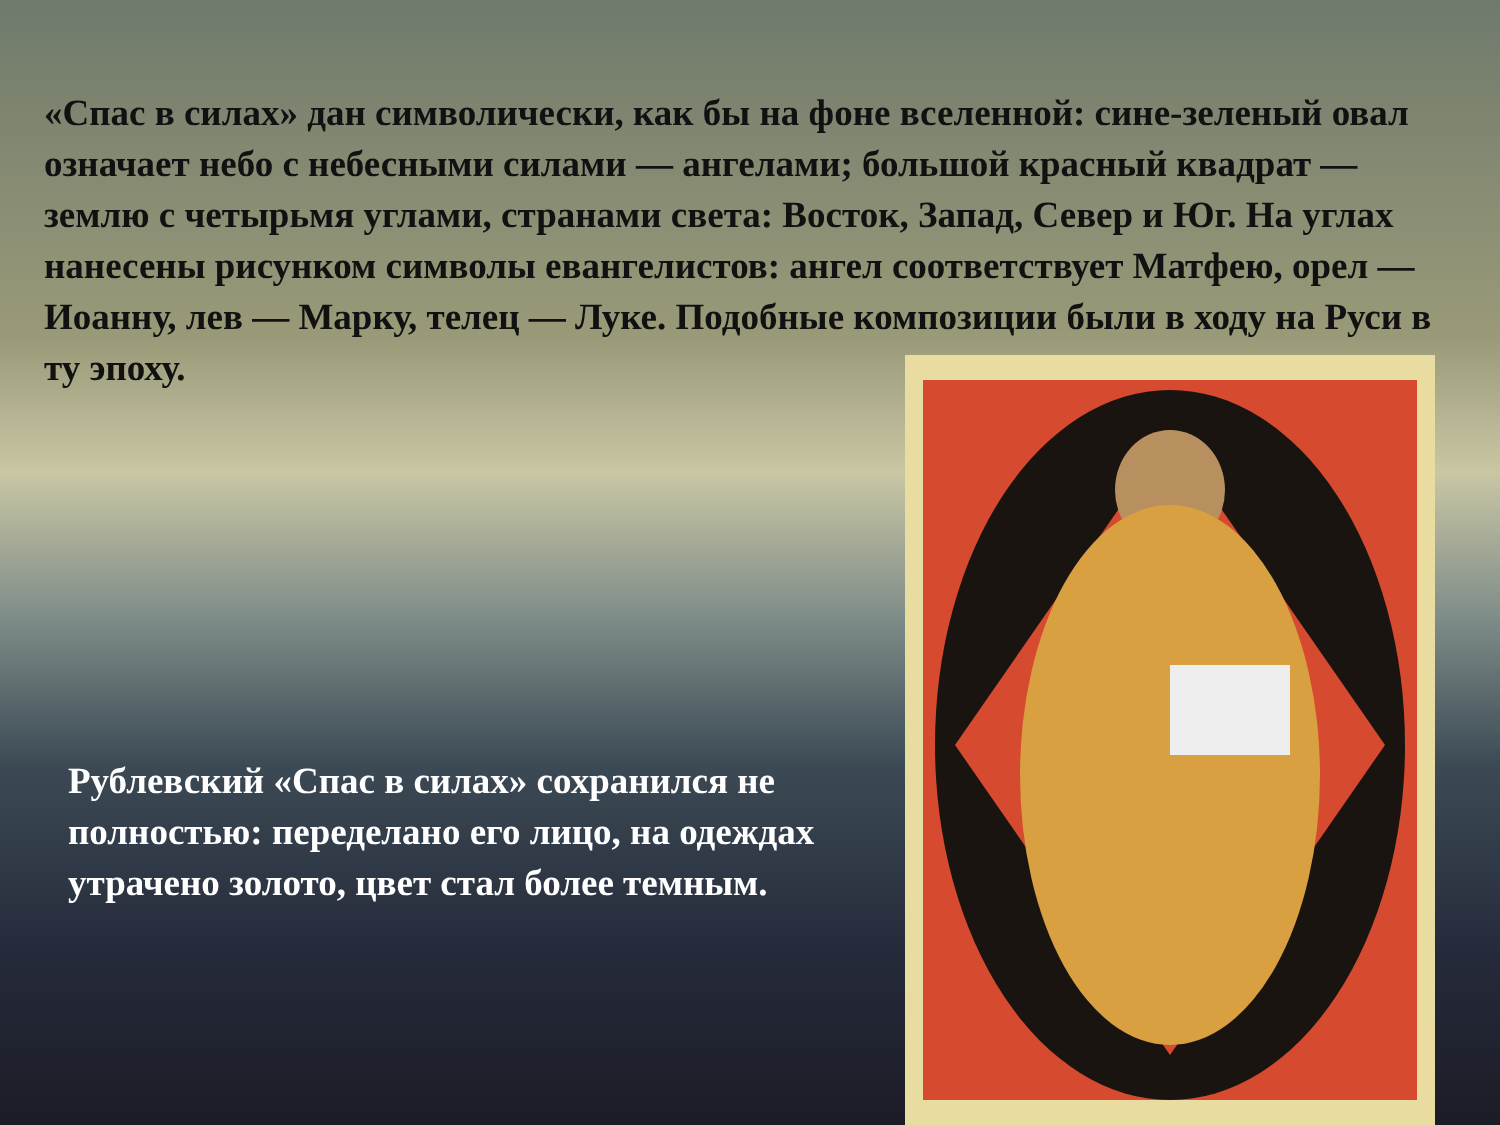«Спас в силах» дан символически, как бы на фоне вселенной: сине-зеленый овал означает небо с небесными силами — ангелами; большой красный квадрат — землю с четырьмя углами, странами света: Восток, Запад, Север и Юг. На углах нанесены рисунком символы евангелистов: ангел соответствует Матфею, орел — Иоанну, лев — Марку, телец — Луке. Подобные композиции были в ходу на Руси в ту эпоху.
Рублевский «Спас в силах» сохранился не полностью: переделано его лицо, на одеждах утрачено золото, цвет стал более темным.